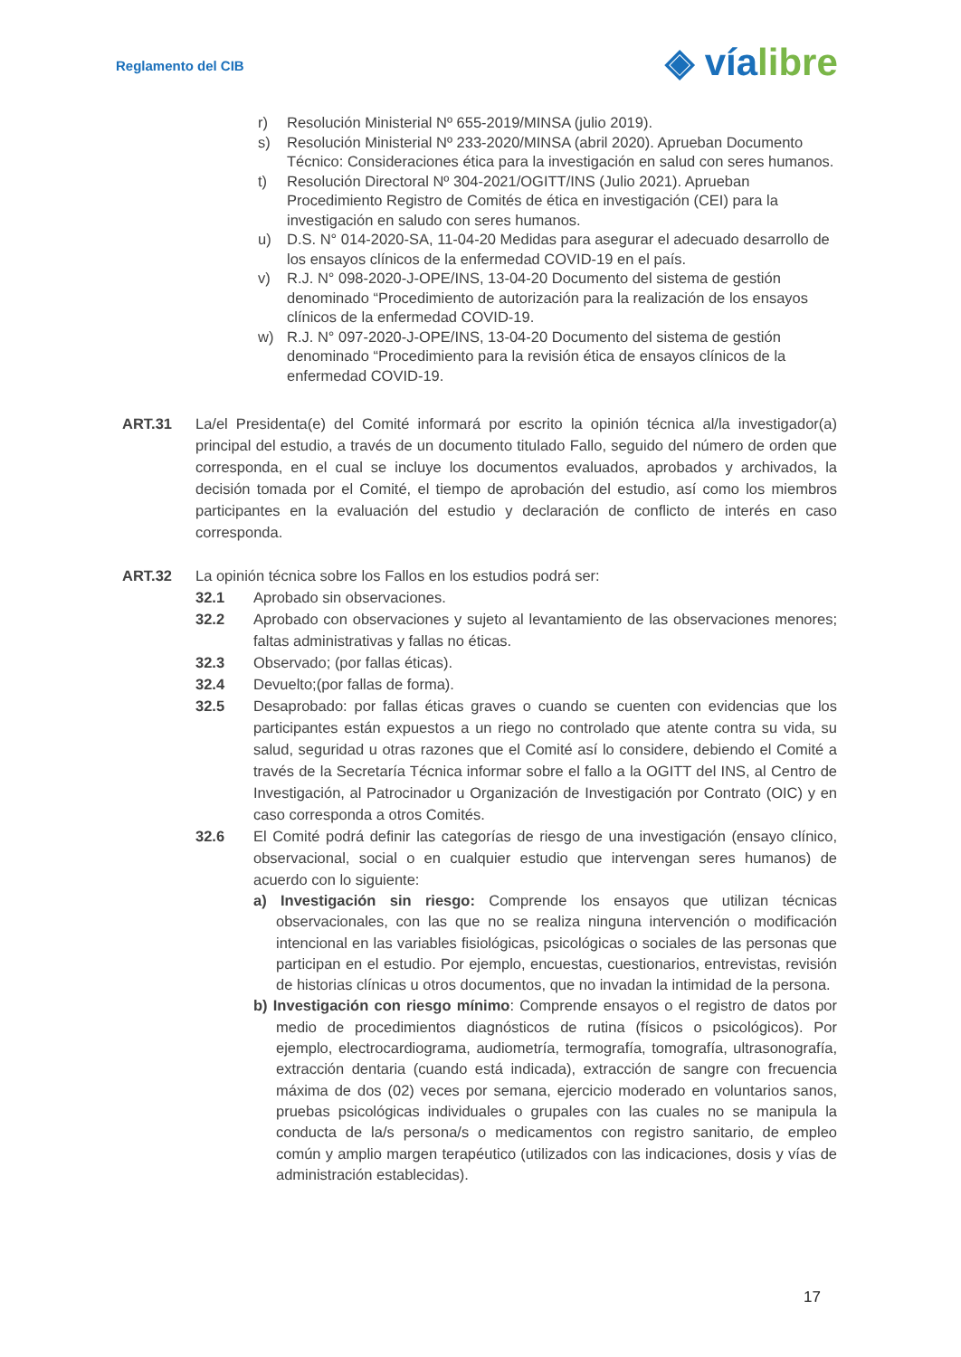Reglamento del CIB ◈ víalibre
r) Resolución Ministerial Nº 655-2019/MINSA (julio 2019).
s) Resolución Ministerial Nº 233-2020/MINSA (abril 2020). Aprueban Documento Técnico: Consideraciones ética para la investigación en salud con seres humanos.
t) Resolución Directoral Nº 304-2021/OGITT/INS (Julio 2021). Aprueban Procedimiento Registro de Comités de ética en investigación (CEI) para la investigación en saludo con seres humanos.
u) D.S. N° 014-2020-SA, 11-04-20 Medidas para asegurar el adecuado desarrollo de los ensayos clínicos de la enfermedad COVID-19 en el país.
v) R.J. N° 098-2020-J-OPE/INS, 13-04-20 Documento del sistema de gestión denominado “Procedimiento de autorización para la realización de los ensayos clínicos de la enfermedad COVID-19.
w) R.J. N° 097-2020-J-OPE/INS, 13-04-20 Documento del sistema de gestión denominado “Procedimiento para la revisión ética de ensayos clínicos de la enfermedad COVID-19.
ART.31 La/el Presidenta(e) del Comité informará por escrito la opinión técnica al/la investigador(a) principal del estudio, a través de un documento titulado Fallo, seguido del número de orden que corresponda, en el cual se incluye los documentos evaluados, aprobados y archivados, la decisión tomada por el Comité, el tiempo de aprobación del estudio, así como los miembros participantes en la evaluación del estudio y declaración de conflicto de interés en caso corresponda.
ART.32 La opinión técnica sobre los Fallos en los estudios podrá ser:
32.1 Aprobado sin observaciones.
32.2 Aprobado con observaciones y sujeto al levantamiento de las observaciones menores; faltas administrativas y fallas no éticas.
32.3 Observado; (por fallas éticas).
32.4 Devuelto;(por fallas de forma).
32.5 Desaprobado: por fallas éticas graves o cuando se cuenten con evidencias que los participantes están expuestos a un riego no controlado que atente contra su vida, su salud, seguridad u otras razones que el Comité así lo considere, debiendo el Comité a través de la Secretaría Técnica informar sobre el fallo a la OGITT del INS, al Centro de Investigación, al Patrocinador u Organización de Investigación por Contrato (OIC) y en caso corresponda a otros Comités.
32.6 El Comité podrá definir las categorías de riesgo de una investigación (ensayo clínico, observacional, social o en cualquier estudio que intervengan seres humanos) de acuerdo con lo siguiente:
a) Investigación sin riesgo: Comprende los ensayos que utilizan técnicas observacionales, con las que no se realiza ninguna intervención o modificación intencional en las variables fisiológicas, psicológicas o sociales de las personas que participan en el estudio. Por ejemplo, encuestas, cuestionarios, entrevistas, revisión de historias clínicas u otros documentos, que no invadan la intimidad de la persona.
b) Investigación con riesgo mínimo: Comprende ensayos o el registro de datos por medio de procedimientos diagnósticos de rutina (físicos o psicológicos). Por ejemplo, electrocardiograma, audiometría, termografía, tomografía, ultrasonografía, extracción dentaria (cuando está indicada), extracción de sangre con frecuencia máxima de dos (02) veces por semana, ejercicio moderado en voluntarios sanos, pruebas psicológicas individuales o grupales con las cuales no se manipula la conducta de la/s persona/s o medicamentos con registro sanitario, de empleo común y amplio margen terapéutico (utilizados con las indicaciones, dosis y vías de administración establecidas).
17